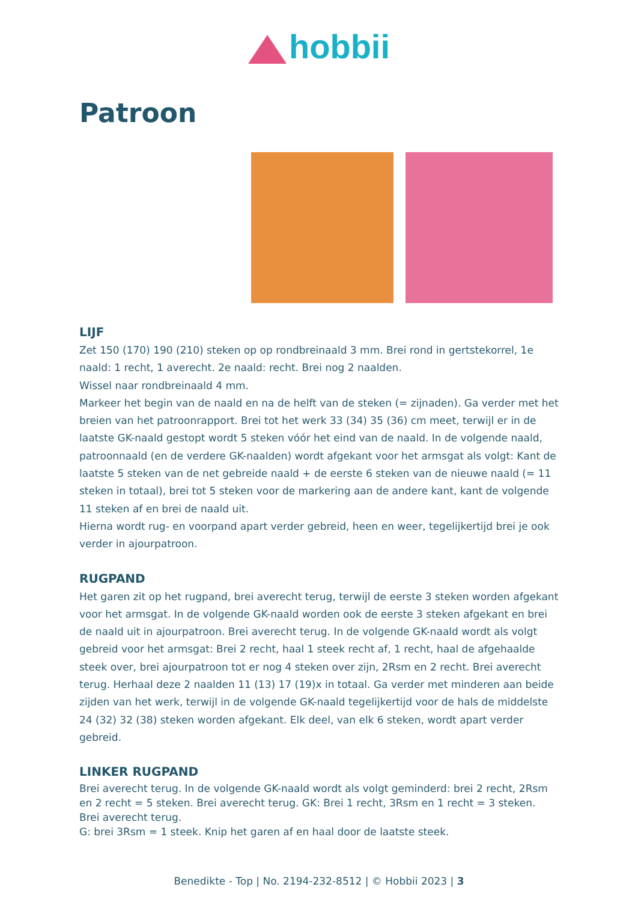hobbii
Patroon
LIJF
Zet 150 (170) 190 (210) steken op op rondbreinaald 3 mm. Brei rond in gertstekorrel, 1e naald: 1 recht, 1 averecht. 2e naald: recht. Brei nog 2 naalden.
Wissel naar rondbreinaald 4 mm.
Markeer het begin van de naald en na de helft van de steken (= zijnaden). Ga verder met het breien van het patroonrapport. Brei tot het werk 33 (34) 35 (36) cm meet, terwijl er in de laatste GK-naald gestopt wordt 5 steken vóór het eind van de naald. In de volgende naald, patroonnaald (en de verdere GK-naalden) wordt afgekant voor het armsgat als volgt: Kant de laatste 5 steken van de net gebreide naald + de eerste 6 steken van de nieuwe naald (= 11 steken in totaal), brei tot 5 steken voor de markering aan de andere kant, kant de volgende 11 steken af en brei de naald uit.
Hierna wordt rug- en voorpand apart verder gebreid, heen en weer, tegelijkertijd brei je ook verder in ajourpatroon.
RUGPAND
Het garen zit op het rugpand, brei averecht terug, terwijl de eerste 3 steken worden afgekant voor het armsgat. In de volgende GK-naald worden ook de eerste 3 steken afgekant en brei de naald uit in ajourpatroon. Brei averecht terug. In de volgende GK-naald wordt als volgt gebreid voor het armsgat: Brei 2 recht, haal 1 steek recht af, 1 recht, haal de afgehaalde steek over, brei ajourpatroon tot er nog 4 steken over zijn, 2Rsm en 2 recht. Brei averecht terug. Herhaal deze 2 naalden 11 (13) 17 (19)x in totaal. Ga verder met minderen aan beide zijden van het werk, terwijl in de volgende GK-naald tegelijkertijd voor de hals de middelste 24 (32) 32 (38) steken worden afgekant. Elk deel, van elk 6 steken, wordt apart verder gebreid.
LINKER RUGPAND
Brei averecht terug. In de volgende GK-naald wordt als volgt geminderd: brei 2 recht, 2Rsm en 2 recht = 5 steken. Brei averecht terug. GK: Brei 1 recht, 3Rsm en 1 recht = 3 steken. Brei averecht terug.
G: brei 3Rsm = 1 steek. Knip het garen af en haal door de laatste steek.
Benedikte - Top | No. 2194-232-8512 | © Hobbii 2023 | 3